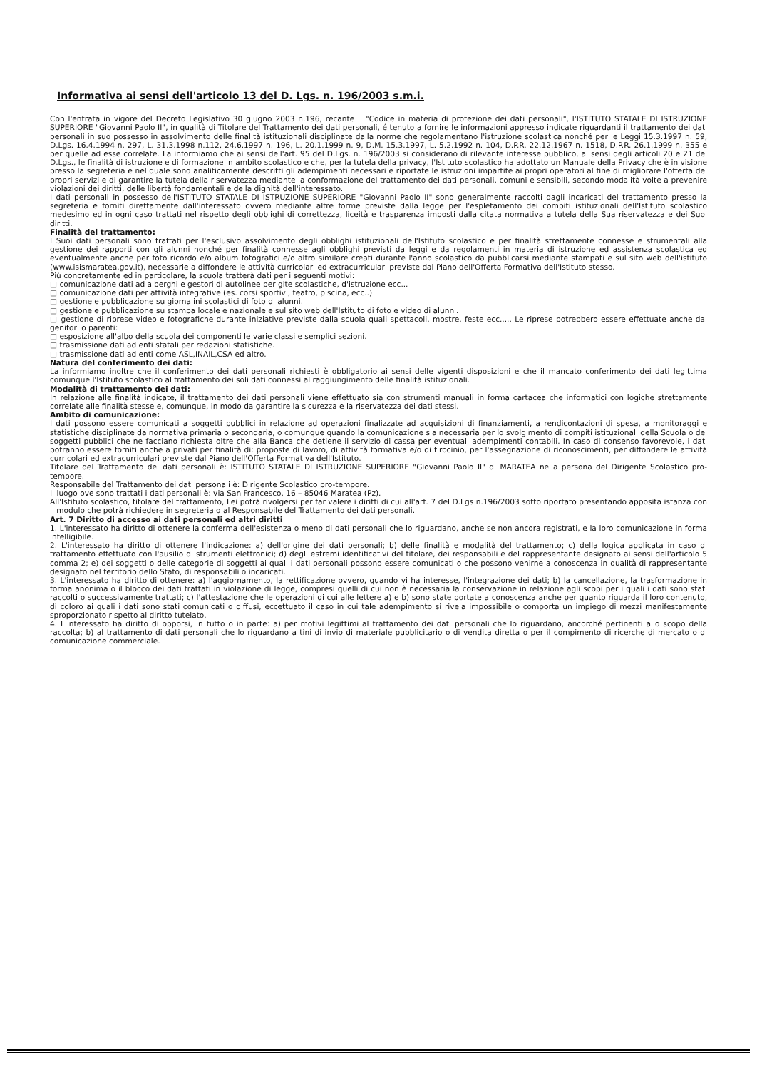Informativa ai sensi dell'articolo 13 del D. Lgs. n. 196/2003 s.m.i.
Con l'entrata in vigore del Decreto Legislativo 30 giugno 2003 n.196, recante il "Codice in materia di protezione dei dati personali", l'ISTITUTO STATALE DI ISTRUZIONE SUPERIORE "Giovanni Paolo II", in qualità di Titolare del Trattamento dei dati personali, é tenuto a fornire le informazioni appresso indicate riguardanti il trattamento dei dati personali in suo possesso in assolvimento delle finalità istituzionali disciplinate dalla norme che regolamentano l'istruzione scolastica nonché per le Leggi 15.3.1997 n. 59, D.Lgs. 16.4.1994 n. 297, L. 31.3.1998 n.112, 24.6.1997 n. 196, L. 20.1.1999 n. 9, D.M. 15.3.1997, L. 5.2.1992 n. 104, D.P.R. 22.12.1967 n. 1518, D.P.R. 26.1.1999 n. 355 e per quelle ad esse correlate. La informiamo che ai sensi dell'art. 95 del D.Lgs. n. 196/2003 si considerano di rilevante interesse pubblico, ai sensi degli articoli 20 e 21 del D.Lgs., le finalità di istruzione e di formazione in ambito scolastico e che, per la tutela della privacy, l'Istituto scolastico ha adottato un Manuale della Privacy che è in visione presso la segreteria e nel quale sono analiticamente descritti gli adempimenti necessari e riportate le istruzioni impartite ai propri operatori al fine di migliorare l'offerta dei propri servizi e di garantire la tutela della riservatezza mediante la conformazione del trattamento dei dati personali, comuni e sensibili, secondo modalità volte a prevenire violazioni dei diritti, delle libertà fondamentali e della dignità dell'interessato.
I dati personali in possesso dell'ISTITUTO STATALE DI ISTRUZIONE SUPERIORE "Giovanni Paolo II" sono generalmente raccolti dagli incaricati del trattamento presso la segreteria e forniti direttamente dall'interessato ovvero mediante altre forme previste dalla legge per l'espletamento dei compiti istituzionali dell'Istituto scolastico medesimo ed in ogni caso trattati nel rispetto degli obblighi di correttezza, liceità e trasparenza imposti dalla citata normativa a tutela della Sua riservatezza e dei Suoi diritti.
Finalità del trattamento:
I Suoi dati personali sono trattati per l'esclusivo assolvimento degli obblighi istituzionali dell'Istituto scolastico e per finalità strettamente connesse e strumentali alla gestione dei rapporti con gli alunni nonché per finalità connesse agli obblighi previsti da leggi e da regolamenti in materia di istruzione ed assistenza scolastica ed eventualmente anche per foto ricordo e/o album fotografici e/o altro similare creati durante l'anno scolastico da pubblicarsi mediante stampati e sul sito web dell'istituto (www.isismaratea.gov.it), necessarie a diffondere le attività curricolari ed extracurriculari previste dal Piano dell'Offerta Formativa dell'Istituto stesso.
Più concretamente ed in particolare, la scuola tratterà dati per i seguenti motivi:
□ comunicazione dati ad alberghi e gestori di autolinee per gite scolastiche, d'istruzione ecc...
□ comunicazione dati per attività integrative (es. corsi sportivi, teatro, piscina, ecc..)
□ gestione e pubblicazione su giornalini scolastici di foto di alunni.
□ gestione e pubblicazione su stampa locale e nazionale e sul sito web dell'Istituto di foto e video di alunni.
□ gestione di riprese video e fotografiche durante iniziative previste dalla scuola quali spettacoli, mostre, feste ecc..... Le riprese potrebbero essere effettuate anche dai genitori o parenti:
□ esposizione all'albo della scuola dei componenti le varie classi e semplici sezioni.
□ trasmissione dati ad enti statali per redazioni statistiche.
□ trasmissione dati ad enti come ASL,INAIL,CSA ed altro.
Natura del conferimento dei dati:
La informiamo inoltre che il conferimento dei dati personali richiesti è obbligatorio ai sensi delle vigenti disposizioni e che il mancato conferimento dei dati legittima comunque l'Istituto scolastico al trattamento dei soli dati connessi al raggiungimento delle finalità istituzionali.
Modalità di trattamento dei dati:
In relazione alle finalità indicate, il trattamento dei dati personali viene effettuato sia con strumenti manuali in forma cartacea che informatici con logiche strettamente correlate alle finalità stesse e, comunque, in modo da garantire la sicurezza e la riservatezza dei dati stessi.
Ambito di comunicazione:
I dati possono essere comunicati a soggetti pubblici in relazione ad operazioni finalizzate ad acquisizioni di finanziamenti, a rendicontazioni di spesa, a monitoraggi e statistiche disciplinate da normativa primaria o secondaria, o comunque quando la comunicazione sia necessaria per lo svolgimento di compiti istituzionali della Scuola o dei soggetti pubblici che ne facciano richiesta oltre che alla Banca che detiene il servizio di cassa per eventuali adempimenti contabili. In caso di consenso favorevole, i dati potranno essere forniti anche a privati per finalità di: proposte di lavoro, di attività formativa e/o di tirocinio, per l'assegnazione di riconoscimenti, per diffondere le attività curricolari ed extracurriculari previste dal Piano dell'Offerta Formativa dell'Istituto.
Titolare del Trattamento dei dati personali è: ISTITUTO STATALE DI ISTRUZIONE SUPERIORE "Giovanni Paolo II" di MARATEA nella persona del Dirigente Scolastico pro-tempore.
Responsabile del Trattamento dei dati personali è: Dirigente Scolastico pro-tempore.
Il luogo ove sono trattati i dati personali è: via San Francesco, 16 – 85046 Maratea (Pz).
All'Istituto scolastico, titolare del trattamento, Lei potrà rivolgersi per far valere i diritti di cui all'art. 7 del D.Lgs n.196/2003 sotto riportato presentando apposita istanza con il modulo che potrà richiedere in segreteria o al Responsabile del Trattamento dei dati personali.
Art. 7 Diritto di accesso ai dati personali ed altri diritti
1. L'interessato ha diritto di ottenere la conferma dell'esistenza o meno di dati personali che lo riguardano, anche se non ancora registrati, e la loro comunicazione in forma intelligibile.
2. L'interessato ha diritto di ottenere l'indicazione: a) dell'origine dei dati personali; b) delle finalità e modalità del trattamento; c) della logica applicata in caso di trattamento effettuato con l'ausilio di strumenti elettronici; d) degli estremi identificativi del titolare, dei responsabili e del rappresentante designato ai sensi dell'articolo 5 comma 2; e) dei soggetti o delle categorie di soggetti ai quali i dati personali possono essere comunicati o che possono venirne a conoscenza in qualità di rappresentante designato nel territorio dello Stato, di responsabili o incaricati.
3. L'interessato ha diritto di ottenere: a) l'aggiornamento, la rettificazione ovvero, quando vi ha interesse, l'integrazione dei dati; b) la cancellazione, la trasformazione in forma anonima o il blocco dei dati trattati in violazione di legge, compresi quelli di cui non è necessaria la conservazione in relazione agli scopi per i quali i dati sono stati raccolti o successivamente trattati; c) l'attestazione che le operazioni di cui alle lettere a) e b) sono state portate a conoscenza anche per quanto riguarda il loro contenuto, di coloro ai quali i dati sono stati comunicati o diffusi, eccettuato il caso in cui tale adempimento si rivela impossibile o comporta un impiego di mezzi manifestamente sproporzionato rispetto al diritto tutelato.
4. L'interessato ha diritto di opporsi, in tutto o in parte: a) per motivi legittimi al trattamento dei dati personali che lo riguardano, ancorché pertinenti allo scopo della raccolta; b) al trattamento di dati personali che lo riguardano a tini di invio di materiale pubblicitario o di vendita diretta o per il compimento di ricerche di mercato o di comunicazione commerciale.